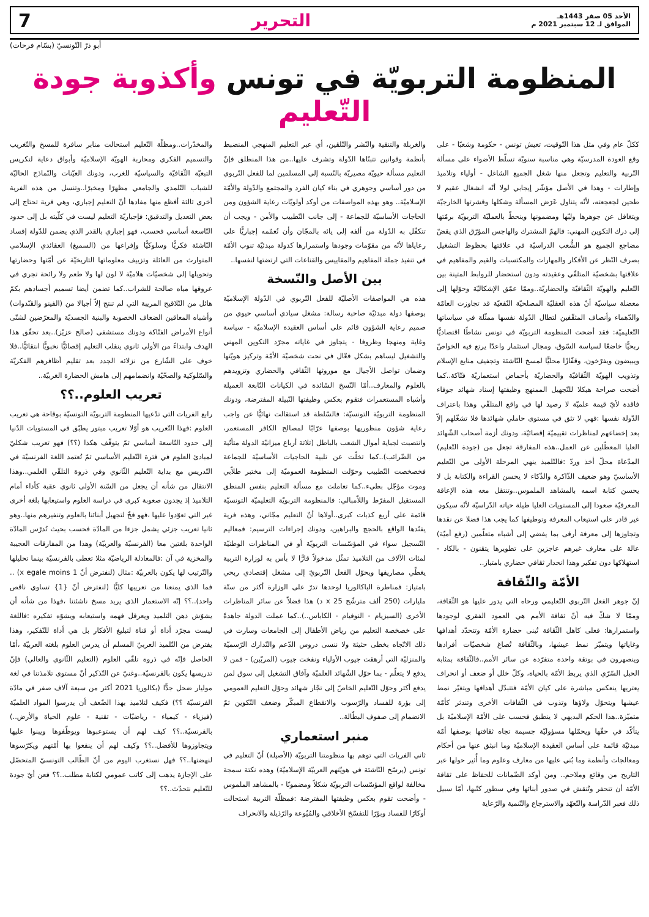الأحد 05 صفر 1443هـ
الموافق لـ 12 سبتمبر 2021 م
التحرير 7
أبو ذرّ التّونسيّ (بسّام فرحات)
المنظومة التربويّة في تونس وأكذوبة جودة التّعليم
ككلّ عام وفي مثل هذا التّوقيت، تعيش تونس - حكومة وشعبًا - على وقع العودة المدرسيّة وهي مناسبة سنويّة تسلّط الأضواء على مسألة التّربية والتعليم وتجعل منها شغل الجميع الشاغل - أولياء وتلاميذ وإطارات - وهذا في الأصل مؤشّر إيجابي لولا أنّه انشغال عقيم لا طحين لجعجعته، لأنّه يتناول عَرَض المسألة وشكلها وقشرتها الخارجيّة ويتغافل عن جوهرها ولبّها ومضمونها وينحطّ بالعمليّة التربويّة برمّتها إلى درك التكوين المهني: فالهمّ المشترك والهاجس المؤرّق الذي يقضّ مضاجع الجميع هو الشُّعب الدراسيّة في علاقتها بحظوظ التشغيل بصرف النّظر عن الأفكار والمهارات والمكتسبات والقيم والمفاهيم في علاقتها بشخصيّة المتلقّي وعقيدته ودون استحضار للروابط المتينة بين التّعليم والهويّة الثّقافيّة والحضاريّة..وممّا عمّق الإشكاليّة وحوّلها إلى معضلة سياسيّة أنّ هذه العقليّة المصلحيّة النّفعيّة قد تجاوزت العامّة والدّهماء وأنصاف المثقّفين لتطال الدّولة نفسها ممثّلة في سياساتها التّعليميّة: فقد أضحت المنظومة التربويّة في تونس نشاطًا اقتصاديًّا ربحيًّا خاضعًا لسياسة السّوق، ومجال استثمار واعدًا يرتع فيه الخواصّ ويبيضون ويفرّخون، وقفّازًا محليًّا لمسخ النّاشئة وتجفيف منابع الإسلام وتذويب الهويّة الثّقافيّة والحضاريّة بأحماض استعماريّة فتّاكة..كما أضحت صراحة هيكلا للتّجهيل الممنهج وظيفتها إسناد شهائد جوفاء فاقدة لأيّ قيمة علميّة لا رصيد لها في واقع المتلقّي وهذا باعتراف الدّولة نفسها :فهي لا تثق في مستوى حاملي شهائدها فلا تشغّلهم إلاّ بعد إخضاعهم لمناظرات تقييميّة إقصائيّة، ودونك أزمة أصحاب الشّهائد العليا المعطّلين عن العمل..هذه المفارقة تجعل من (جودة التّعليم) المدّعاة محلّ أخذ وردّ :فالتّلميذ ينهي المرحلة الأولى من التّعليم الأساسيّ وهو ضعيف الذّاكرة والذّكاء لا يحسن القراءة والكتابة بل لا يحسن كتابة اسمه بالمشاهد الملموس..وتنتقل معه هذه الإعاقة المعرفيّة صعودا إلى المستويات العليا طيلة حياته الدّراسيّة لأنّه سيكون غير قادر على استيعاب المعرفة وتوظيفها كما يجب هذا فضلا عن نقدها وتجاوزها إلى معرفة أرقى بما يفضي إلى أشباه متعلّمين (رفع أميّة) عالة على معارف غيرهم عاجزين على تطويرها يتقنون - بالكاد - استهلاكها دون تفكير وهذا انحدار ثقافي حضاري بامتياز..
الأمّة والثّقافة
إنّ جوهر الفعل التّربوي التّعليمي ورحاه التي يدور عليها هو الثّقافة، وممّا لا شكّ فيه أنّ ثقافة الأمم هي العمود الفقري لوجودها واستمرارها: فعلى كاهل الثّقافة تُبنى حضارة الأمّة وتتحدّد أهدافها وغاياتها ويتميّز نمط عيشها، وبالثّقافة تُصاغ شخصيّات أفرادها وينصهرون في بوتقة واحدة متفرّدة عن سائر الأمم..فالثّقافة بمثابة الحبل السّرّي الذي يربط الأمّة بالحياة، وكلّ خلل أو ضعف أو انحراف يعتريها ينعكس مباشرة على كيان الأمّة فتتبدّل أهدافها ويتغيّر نمط عيشها ويتحوّل ولاؤها وتذوب في الثّقافات الأخرى وتندثر كأمّة متميّزة..هذا الحكم البديهي لا ينطبق فحسب على الأمّة الإسلاميّة بل يتأكّد في حقّها ويحمّلها مسؤوليّة جسيمة تجاه ثقافتها بوصفها أمّة مبدئيّة قائمة على أساس العقيدة الإسلاميّة وما انبثق عنها من أحكام ومعالجات وأنظمة وما بُني عليها من معارف وعلوم وما أُثير حولها عبر التاريخ من وقائع وملاحم.. ومن أوكد الضّمانات للحفاظ على ثقافة الأمّة أن تنحفر وتُنقش في صدور أبنائها وفي سطور كتّبها، أمّا سبيل ذلك فعبر الدّراسة والتّعهّد والاسترجاع والتّنمية والرّعاية
والغربلة والتنقية والنّشر والتّلقين، أي عبر التعليم المنهجي المنضبط بأنظمة وقوانين تتبنّاها الدّولة وتشرف عليها..من هذا المنطلق فإنّ التعليم مسألة حيويّة مصيريّة بالنّسبة إلى المسلمين لما للفعل التّربوي من دور أساسي وجوهري في بناء كيان الفرد والمجتمع والدّولة والأمّة الإسلاميّة.. وهو بهذه المواصفات من أوكد أولويّات رعاية الشؤون ومن الحاجات الأساسيّة للجماعة - إلى جانب التّطبيب والأمن - ويجب أن تتكفّل به الدّولة من ألفه إلى يائه بالمجّان وأن تُعمّمه إجباريًّا على رعاياها لأنّه من مقوّمات وجودها واستمرارها كدولة مبدئيّة تنوب الأمّة في تنفيذ جملة المفاهيم والمقاييس والقناعات التي ارتضتها لنفسها..
بين الأصل والنّسخة
هذه هي المواصفات الأصليّة للفعل التّربوي في الدّولة الإسلاميّة بوصفها دولة مبدئيّة صاحبة رسالة: مشغل سيادي أساسي حيوي من صميم رعاية الشؤون قائم على أساس العقيدة الإسلاميّة - سياسة وغاية ومنهجا وظروفا - يتجاوز في غاياته مجرّد التكوين المهني والتشغيل ليساهم بشكل فعّال في نحت شخصيّة الأمّة وتركيز هويّتها وضمان تواصل الأجيال مع موروثها الثّقافي والحضاري وتزويدهم بالعلوم والمعارف..أمّا النّسخ السّائدة في الكيانات التّابعة العميلة وأشباه المستعمرات فتقوم بعكس وظيفتها النّبيلة المفترضة، ودونك المنظومة التربويّة التونسيّة: فالسّلطة قد استقالت نهائيًّا عن واجب رعاية شؤون منظوريها بوصفها عرّابًا لمصالح الكافر المستعمر، وانتصبت لجباية أموال الشعب بالباطل (ثلاثة أرباع ميزانيّة الدولة متأتّية من الضّرائب)..كما تخلّت عن تلبية الحاجيات الأساسيّة للجماعة فخصخصت التّطبيب وحوّلت المنظومة العموميّة إلى مختبر طلاّبي وموت مؤجّل بطيء..كما تعاملت مع مسألة التعليم بنفس المنطق المستقيل المفرّط واللاّمبالي: فالمنظومة التربويّة التعليميّة التونسيّة قائمة على أربع كذبات كبرى..أولاها أنّ التعليم مجّاني، وهذه فرية يفنّدها الواقع بالحجج والبراهين، ودونك إجراءات الترسيم: فمعاليم التّسجيل سواء في المؤسّسات التربويّة أو في المناظرات الوطنيّة لمئات الآلاف من التلاميذ تمثّل مدخولاً قارًّا لا بأس به لوزارة التربية يغطّي مصاريفها ويحوّل الفعل التّربويّ إلى مشغل إقتصادي ربحي بامتياز: فمناظرة الباكالوريا لوحدها تدرّ على الوزارة أكثر من ستّة مليارات (250 ألف مترشّح x 25 د) هذا فضلاً عن سائر المناظرات الأخرى (السيزيام - النوفيام - الكاباس..)..كما عملت الدولة جاهدةً على خصخصة التعليم من رياض الأطفال إلى الجامعات وسارت في ذلك الاتّجاه بخطى حثيثة ولا ننسى دروس الدّعم والتّدارك الرّسميّة والمنزليّة التي أرهقت جيوب الأولياء ونفخت جيوب (المربّين) - فمن لا يدفع لا يتعلّم - بما حوّل الشّهائد العلميّة وآفاق التشغيل إلى سوق لمن يدفع أكثر وحوّل التّعليم الخاصّ إلى تجّار شهائد وحوّل التعليم العمومي إلى بؤرة للفساد والرّسوب والانقطاع المبكّر وضعف التّكوين ثمّ الانضمام إلى صفوف البطّالة..
منبر استعماري
ثاني الفريات التي توهم بها منظومتنا التربويّة (الأصيلة) أنّ التعليم في تونس (يرسّخ النّاشئة في هويّتهم العربيّة الإسلاميّة) وهذه نكتة سمجة مخالفة لواقع المؤسّسات التربويّة شكلاً ومضمونًا - بالمشاهد الملموس - وأضحت تقوم بعكس وظيفتها المفترضة :فمظلّة التربية استحالت أوكارًا للفساد وبؤرًا للتفسّخ الأخلاقي والمُيُوعة والرّذيلة والانحراف
والمخدّرات..ومظلّة التّعليم استحالت منابر سافرة للمسخ والتّغريب والتسميم الفكري ومحاربة الهويّة الإسلاميّة وأبواق دعاية لتكريس التبعيّة الثّقافيّة والسياسيّة للغرب، ودونك العيّنات والنّماذج الحاليّة للشباب التّلمذي والجامعي مظهرًا ومخبرًا..وتنسل من هذه الفرية أخرى ثالثة أفظع منها مفادها أنّ التعليم إجباري، وهي فرية تحتاج إلى بعض التعديل والتدقيق: فإجباريّة التعليم ليست في كلّيته بل إلى حدود التّاسعة أساسي فحسب، فهو إجباري بالقدر الذي يضمن للدّولة إفساد النّاشئة فكريًّا وسلوكيًّا وإفراغها من (السميغ) العقائدي الإسلامي المتوارث من العائلة وتزييف معلوماتها التاريخيّة عن أمّتها وحضارتها وتحويلها إلى شخصيّات هلاميّة لا لون لها ولا طعم ولا رائحة تجري في عروقها مياه صالحة للشراب..كما تضمن أيضا تسميم أجسادهم بكمّ هائل من التّلاقيح المريبة التي لم تنتج إلاّ أجيالا من (الفينو والقنّدوات) وأشباه المعاقين الضعاف الخصوبة والبنية الجسديّة والمعرّضين لشتّى أنواع الأمراض الفتّاكة ودونك مستشفى (صالح عزيّز)..بعد تحقّق هذا الهدف وابتداءً من الأولى ثانوي ينقلب التعليم إقصائيًّا نخبويًّا انتقائيًّا..فلا خوف على الشّارع من نزلائه الجدد بعد تقليم أظافرهم الفكريّة والسّلوكية والصحّيّة وانضمامهم إلى هامش الحضارة الغربيّة..
تعريب العلوم..؟؟
رابع الفريات التي تدّعيها المنظومة التربويّة التونسيّة بوقاحة هي تعريب العلوم :فهذا التّعريب هو أوّلا تعريب مبتور يطبّق في المستويات الدّنيا إلى حدود التّاسعة أساسي ثمّ يتوقّف هكذا (؟؟) فهو تعريب شكليّ لمبادئ العلوم في فترة التّعليم الأساسي ثمّ تُعتمد اللغة الفرنسيّة في التّدريس مع بداية التّعليم الثّانوي وفي ذروة التلقّي العلمي..وهذا الانتقال من شأنه أن يجعل من السّنة الأولى ثانوي عقبة كأداء أمام التلاميذ إذ يجدون صعوبة كبرى في دراسة العلوم واستيعابها بلغة أخرى غير التي تعوّدوا عليها ،فهو فخّ لتجهيل أبنائنا بالعلوم وتنفيرهم منها..وهو ثانيا تعريب جزئي يشمل جزءا من المادّة فحسب بحيث تُدرّس المادّة الواحدة بلغتين معا (الفرنسيّة والعربيّة) وهذا من المفارقات العجيبة والمخزية في آن :فالمعادلة الرياضيّة مثلا تعطى بالفرنسيّة بينما تحليلها والتّرتيب لها يكون بالعربيّة :مثال (لنفترض أنّ x egale moins 1) .. فما الذي يمنعنا من تعريبها كليًّا (لنفترض أنّ {1} تساوي ناقص واحد)..؟؟ إنّه الاستعمار الذي يريد مسخ ناشئتنا ،فهذا من شأنه أن يشوّش ذهن التلميذ ويعرقل فهمه واستيعابه ويشوّه تفكيره :فاللغة ليست مجرّد أداة أو قناة لتبليغ الأفكار بل هي أداة للتّفكير، وهذا يفترض من التّلميذ العربيّ المسلم أن يدرس العلوم بلغته العربيّة ،أمّا الحاصل فإنّه في ذروة تلقّي العلوم (التعليم الثّانوي والعالي) فإنّ تدريسها يكون بالفرنسيّة..وغنيّ عن التّذكير أنّ مستوى تلامذتنا في لغة موليار ضحل جدًّا (بكالوريا 2021 أكثر من سبعة آلاف صفر في مادّة الفرنسيّة ؟؟) فكيف لتلاميذ بهذا الضّعف أن يدرسوا المواد العلميّة (فيزياء - كيمياء - رياضيّات - تقنية - علوم الحياة والأرض..) بالفرنسيّة..؟؟ كيف لهم أن يستوعبوها ويوظّفوها ويبنوا عليها ويتجاوزوها للأفضل..؟؟ وكيف لهم أن ينفعوا بها أمّتهم ويكرّسوها لنهضتها..؟؟ فهل نستغرب اليوم من أنّ الطّالب التونسيّ المتحصّل على الإجازة يذهب إلى كاتب عمومي لكتابة مطلب..؟؟ فعن أيّ جودة للتّعليم نتحدّث..؟؟